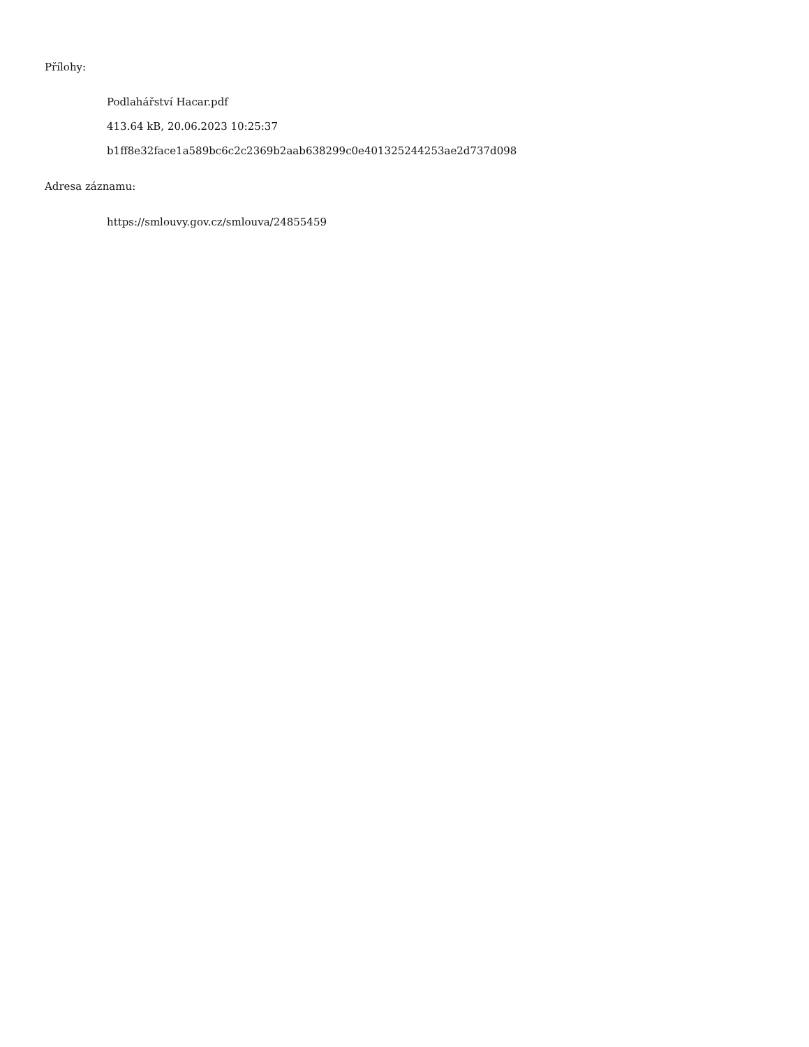Přílohy:
Podlahářství Hacar.pdf
413.64 kB, 20.06.2023 10:25:37
b1ff8e32face1a589bc6c2c2369b2aab638299c0e401325244253ae2d737d098
Adresa záznamu:
https://smlouvy.gov.cz/smlouva/24855459